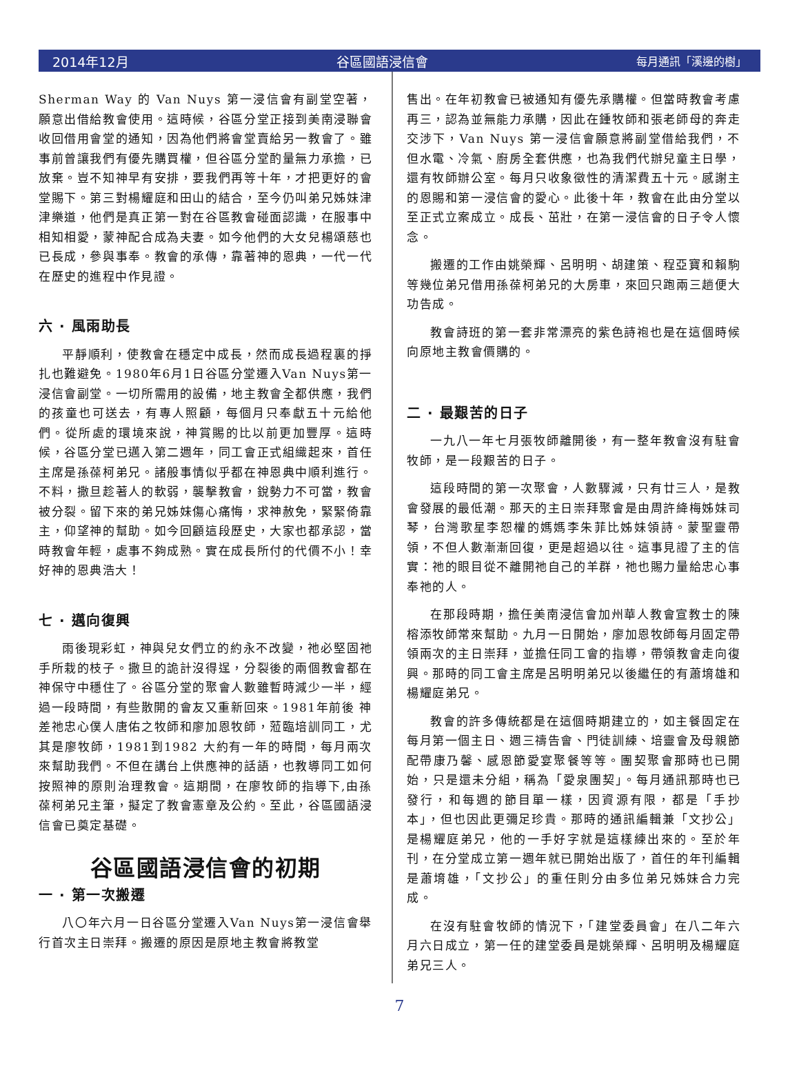2014年12月 谷區國語浸信會 每月通訊「溪邊的樹」
Sherman Way 的 Van Nuys 第一浸信會有副堂空著，願意出借給教會使用。這時候，谷區分堂正接到美南浸聯會收回借用會堂的通知，因為他們將會堂賣給另一教會了。雖事前曾讓我們有優先購買權，但谷區分堂酌量無力承擔，已放棄。豈不知神早有安排，要我們再等十年，才把更好的會堂賜下。第三對楊耀庭和田山的結合，至今仍叫弟兄姊妹津津樂道，他們是真正第一對在谷區教會碰面認識，在服事中相知相愛，蒙神配合成為夫妻。如今他們的大女兒楊頌慈也已長成，參與事奉。教會的承傳，靠著神的恩典，一代一代在歷史的進程中作見證。
六 · 風雨助長
平靜順利，使教會在穩定中成長，然而成長過程裏的掙扎也難避免。1980年6月1日谷區分堂遷入Van Nuys第一浸信會副堂。一切所需用的設備，地主教會全都供應，我們的孩童也可送去，有專人照顧，每個月只奉獻五十元給他們。從所處的環境來說，神賞賜的比以前更加豐厚。這時候，谷區分堂已邁入第二週年，同工會正式組織起來，首任主席是孫葆柯弟兄。諸般事情似乎都在神恩典中順利進行。不料，撒旦趁著人的軟弱，襲擊教會，銳勢力不可當，教會被分裂。留下來的弟兄姊妹傷心痛悔，求神赦免，緊緊倚靠主，仰望神的幫助。如今回顧這段歷史，大家也都承認，當時教會年輕，處事不夠成熟。實在成長所付的代價不小！幸好神的恩典浩大！
七 · 邁向復興
雨後現彩虹，神與兒女們立的約永不改變，祂必堅固祂手所栽的枝子。撒旦的詭計沒得逞，分裂後的兩個教會都在神保守中穩住了。谷區分堂的聚會人數雖暫時減少一半，經過一段時間，有些散開的會友又重新回來。1981年前後 神差祂忠心僕人唐佑之牧師和廖加恩牧師，蒞臨培訓同工，尤其是廖牧師，1981到1982 大約有一年的時間，每月兩次來幫助我們。不但在講台上供應神的話語，也教導同工如何按照神的原則治理教會。這期間，在廖牧師的指導下,由孫葆柯弟兄主筆，擬定了教會憲章及公約。至此，谷區國語浸信會已奠定基礎。
谷區國語浸信會的初期
一 · 第一次搬遷
八〇年六月一日谷區分堂遷入Van Nuys第一浸信會舉行首次主日崇拜。搬遷的原因是原地主教會將教堂
售出。在年初教會已被通知有優先承購權。但當時教會考慮再三，認為並無能力承購，因此在鍾牧師和張老師母的奔走交涉下，Van Nuys 第一浸信會願意將副堂借給我們，不但水電、冷氣、廚房全套供應，也為我們代辦兒童主日學，還有牧師辦公室。每月只收象徵性的清潔費五十元。感謝主的恩賜和第一浸信會的愛心。此後十年，教會在此由分堂以至正式立案成立。成長、茁壯，在第一浸信會的日子令人懷念。
搬遷的工作由姚榮輝、呂明明、胡建策、程亞寶和賴駒等幾位弟兄借用孫葆柯弟兄的大房車，來回只跑兩三趟便大功告成。
教會詩班的第一套非常漂亮的紫色詩袍也是在這個時候向原地主教會價購的。
二 · 最艱苦的日子
一九八一年七月張牧師離開後，有一整年教會沒有駐會牧師，是一段艱苦的日子。
這段時間的第一次聚會，人數驟減，只有廿三人，是教會發展的最低潮。那天的主日崇拜聚會是由周許絳梅姊妹司琴，台灣歌星李恕權的媽媽李朱菲比姊妹領詩。蒙聖靈帶領，不但人數漸漸回復，更是超過以往。這事見證了主的信實：祂的眼目從不離開祂自己的羊群，祂也賜力量給忠心事奉祂的人。
在那段時期，擔任美南浸信會加州華人教會宣教士的陳榕添牧師常來幫助。九月一日開始，廖加恩牧師每月固定帶領兩次的主日崇拜，並擔任同工會的指導，帶領教會走向復興。那時的同工會主席是呂明明弟兄以後繼任的有蕭堉雄和楊耀庭弟兄。
教會的許多傳統都是在這個時期建立的，如主餐固定在每月第一個主日、週三禱告會、門徒訓練、培靈會及母親節配帶康乃馨、感恩節愛宴聚餐等等。團契聚會那時也已開始，只是還未分組，稱為「愛泉團契」。每月通訊那時也已發行，和每週的節目單一樣，因資源有限，都是「手抄本」，但也因此更彌足珍貴。那時的通訊編輯兼「文抄公」是楊耀庭弟兄，他的一手好字就是這樣練出來的。至於年刊，在分堂成立第一週年就已開始出版了，首任的年刊編輯是蕭堉雄，「文抄公」的重任則分由多位弟兄姊妹合力完成。
在沒有駐會牧師的情況下，「建堂委員會」在八二年六月六日成立，第一任的建堂委員是姚榮輝、呂明明及楊耀庭弟兄三人。
7